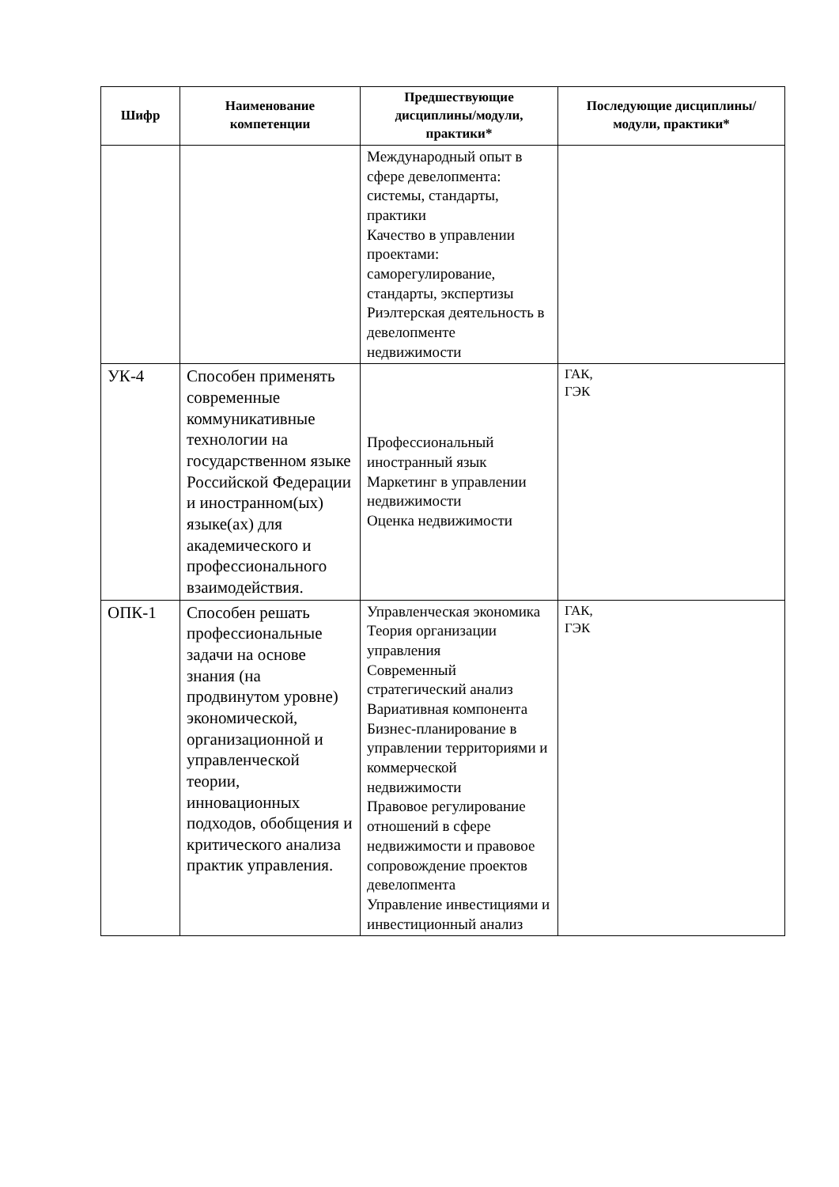| Шифр | Наименование компетенции | Предшествующие дисциплины/модули, практики* | Последующие дисциплины/модули, практики* |
| --- | --- | --- | --- |
| | | Международный опыт в сфере девелопмента: системы, стандарты, практики Качество в управлении проектами: саморегулирование, стандарты, экспертизы Риэлтерская деятельность в девелопменте недвижимости | |
| УК-4 | Способен применять современные коммуникативные технологии на государственном языке Российской Федерации и иностранном(ых) языке(ах) для академического и профессионального взаимодействия. | Профессиональный иностранный язык Маркетинг в управлении недвижимости Оценка недвижимости | ГАК, ГЭК |
| ОПК-1 | Способен решать профессиональные задачи на основе знания (на продвинутом уровне) экономической, организационной и управленческой теории, инновационных подходов, обобщения и критического анализа практик управления. | Управленческая экономика Теория организации управления Современный стратегический анализ Вариативная компонента Бизнес-планирование в управлении территориями и коммерческой недвижимости Правовое регулирование отношений в сфере недвижимости и правовое сопровождение проектов девелопмента Управление инвестициями и инвестиционный анализ | ГАК, ГЭК |